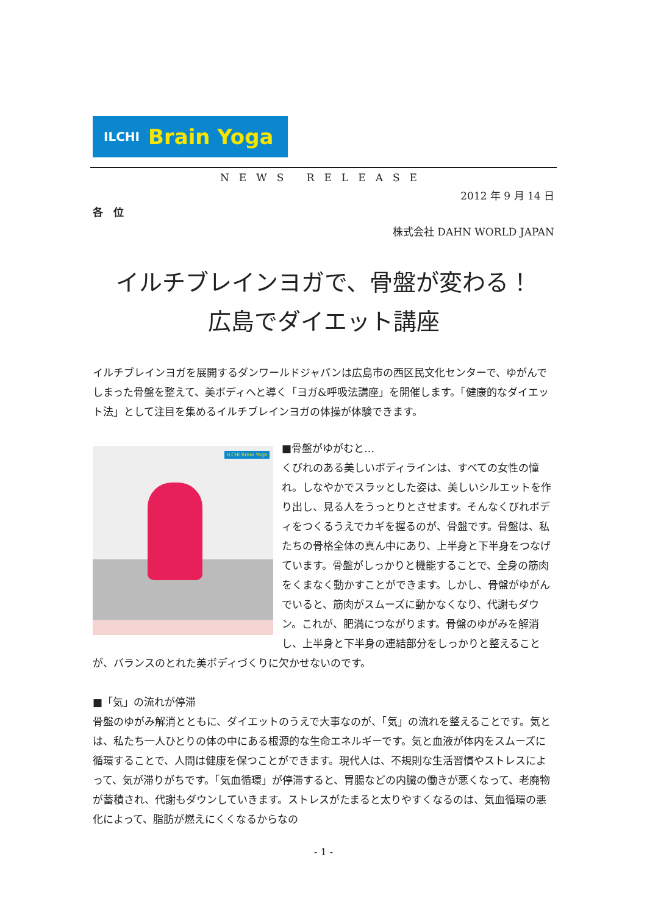ILCHI Brain Yoga
NEWS RELEASE
2012 年 9 月 14 日
各　位
株式会社 DAHN WORLD JAPAN
イルチブレインヨガで、骨盤が変わる！
広島でダイエット講座
イルチブレインヨガを展開するダンワールドジャパンは広島市の西区民文化センターで、ゆがんでしまった骨盤を整えて、美ボディへと導く「ヨガ&呼吸法講座」を開催します。「健康的なダイエット法」として注目を集めるイルチブレインヨガの体操が体験できます。
ILCHI Brain Yoga
■骨盤がゆがむと…
くびれのある美しいボディラインは、すべての女性の憧れ。しなやかでスラッとした姿は、美しいシルエットを作り出し、見る人をうっとりとさせます。そんなくびれボディをつくるうえでカギを握るのが、骨盤です。骨盤は、私たちの骨格全体の真ん中にあり、上半身と下半身をつなげています。骨盤がしっかりと機能することで、全身の筋肉をくまなく動かすことができます。しかし、骨盤がゆがんでいると、筋肉がスムーズに動かなくなり、代謝もダウン。これが、肥満につながります。骨盤のゆがみを解消し、上半身と下半身の連結部分をしっかりと整えることが、バランスのとれた美ボディづくりに欠かせないのです。
■「気」の流れが停滞
骨盤のゆがみ解消とともに、ダイエットのうえで大事なのが、「気」の流れを整えることです。気とは、私たち一人ひとりの体の中にある根源的な生命エネルギーです。気と血液が体内をスムーズに循環することで、人間は健康を保つことができます。現代人は、不規則な生活習慣やストレスによって、気が滞りがちです。「気血循環」が停滞すると、胃腸などの内臓の働きが悪くなって、老廃物が蓄積され、代謝もダウンしていきます。ストレスがたまると太りやすくなるのは、気血循環の悪化によって、脂肪が燃えにくくなるからなの
- 1 -